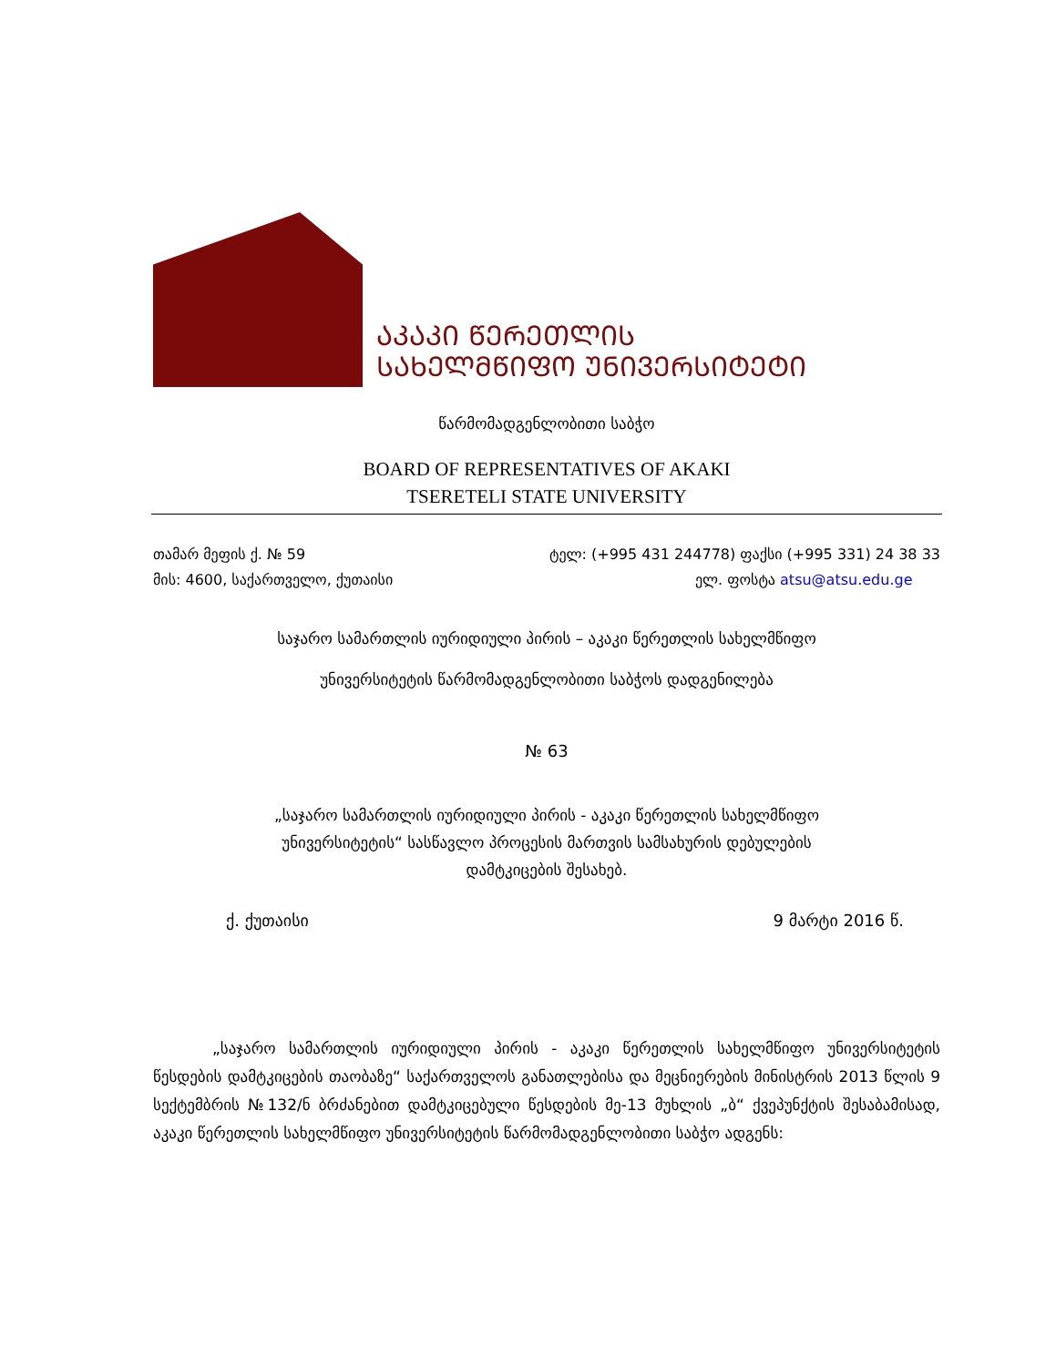ᲐᲙᲐᲙᲘ ᲬᲔᲠᲔᲗᲚᲘᲡ
ᲡᲐᲮᲔᲚᲛᲬᲘᲤᲝ ᲣᲜᲘᲕᲔᲠᲡᲘᲢᲔᲢᲘ
წარმომადგენლობითი საბჭო
BOARD OF REPRESENTATIVES OF AKAKI
TSERETELI STATE UNIVERSITY
თამარ მეფის ქ. № 59
მის: 4600, საქართველო, ქუთაისი
ტელ: (+995 431 244778) ფაქსი (+995 331) 24 38 33
ელ. ფოსტა atsu@atsu.edu.ge
საჯარო სამართლის იურიდიული პირის – აკაკი წერეთლის სახელმწიფო
უნივერსიტეტის წარმომადგენლობითი საბჭოს დადგენილება
№ 63
„საჯარო სამართლის იურიდიული პირის - აკაკი წერეთლის სახელმწიფო
უნივერსიტეტის“ სასწავლო პროცესის მართვის სამსახურის დებულების
დამტკიცების შესახებ.
ქ. ქუთაისი 9 მარტი 2016 წ.
„საჯარო სამართლის იურიდიული პირის - აკაკი წერეთლის სახელმწიფო უნივერსიტეტის წესდების დამტკიცების თაობაზე“ საქართველოს განათლებისა და მეცნიერების მინისტრის 2013 წლის 9 სექტემბრის №132/ნ ბრძანებით დამტკიცებული წესდების მე-13 მუხლის „ბ“ ქვეპუნქტის შესაბამისად, აკაკი წერეთლის სახელმწიფო უნივერსიტეტის წარმომადგენლობითი საბჭო ადგენს: